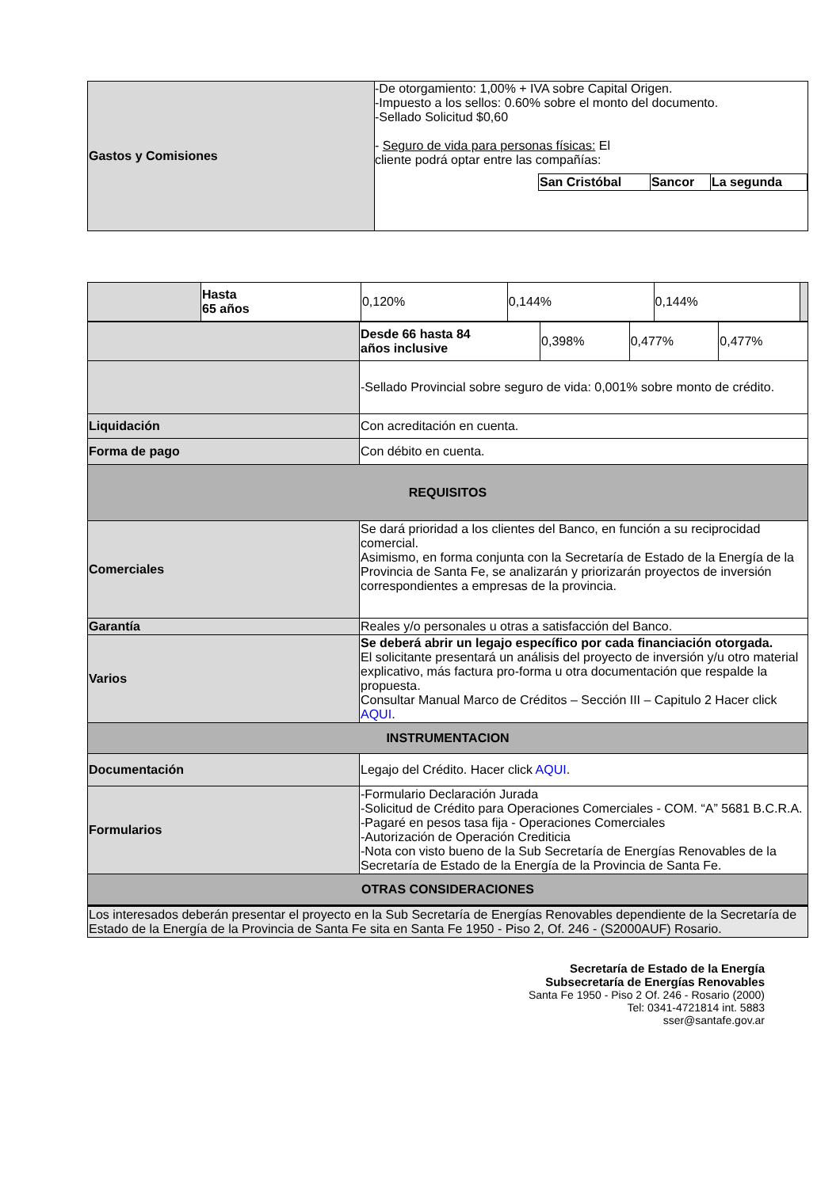| Gastos y Comisiones | -De otorgamiento: 1,00% + IVA sobre Capital Origen. -Impuesto a los sellos: 0.60% sobre el monto del documento. -Sellado Solicitud $0,60 - Seguro de vida para personas físicas: El cliente podrá optar entre las compañías: / San Cristóbal / Sancor / La segunda / / --- / --- / --- / |
| | Hasta 65 años | 0,120% | 0,144% | 0,144% | |
| | Desde 66 hasta 84 años inclusive | 0,398% | 0,477% | 0,477% |
| | -Sellado Provincial sobre seguro de vida: 0,001% sobre monto de crédito. | | | |
| Liquidación | Con acreditación en cuenta. | | | |
| Forma de pago | Con débito en cuenta. | | | |
| REQUISITOS | | | | |
| Comerciales | Se dará prioridad a los clientes del Banco, en función a su reciprocidad comercial. Asimismo, en forma conjunta con la Secretaría de Estado de la Energía de la Provincia de Santa Fe, se analizarán y priorizarán proyectos de inversión correspondientes a empresas de la provincia. | | | |
| Garantía | Reales y/o personales u otras a satisfacción del Banco. | | | |
| Varios | Se deberá abrir un legajo específico por cada financiación otorgada. El solicitante presentará un análisis del proyecto de inversión y/u otro material explicativo, más factura pro-forma u otra documentación que respalde la propuesta. Consultar Manual Marco de Créditos – Sección III – Capitulo 2 Hacer click AQUI . | | | |
| INSTRUMENTACION | | | | |
| Documentación | Legajo del Crédito. Hacer click AQUI . | | | |
| Formularios | -Formulario Declaración Jurada -Solicitud de Crédito para Operaciones Comerciales - COM. “A” 5681 B.C.R.A. -Pagaré en pesos tasa fija - Operaciones Comerciales -Autorización de Operación Crediticia -Nota con visto bueno de la Sub Secretaría de Energías Renovables de la Secretaría de Estado de la Energía de la Provincia de Santa Fe. | | | |
| OTRAS CONSIDERACIONES | | | | |
| Los interesados deberán presentar el proyecto en la Sub Secretaría de Energías Renovables dependiente de la Secretaría de Estado de la Energía de la Provincia de Santa Fe sita en Santa Fe 1950 - Piso 2, Of. 246 - (S2000AUF) Rosario. | | | | |
Secretaría de Estado de la Energía
Subsecretaría de Energías Renovables
Santa Fe 1950 - Piso 2 Of. 246 - Rosario (2000)
Tel: 0341-4721814 int. 5883
sser@santafe.gov.ar